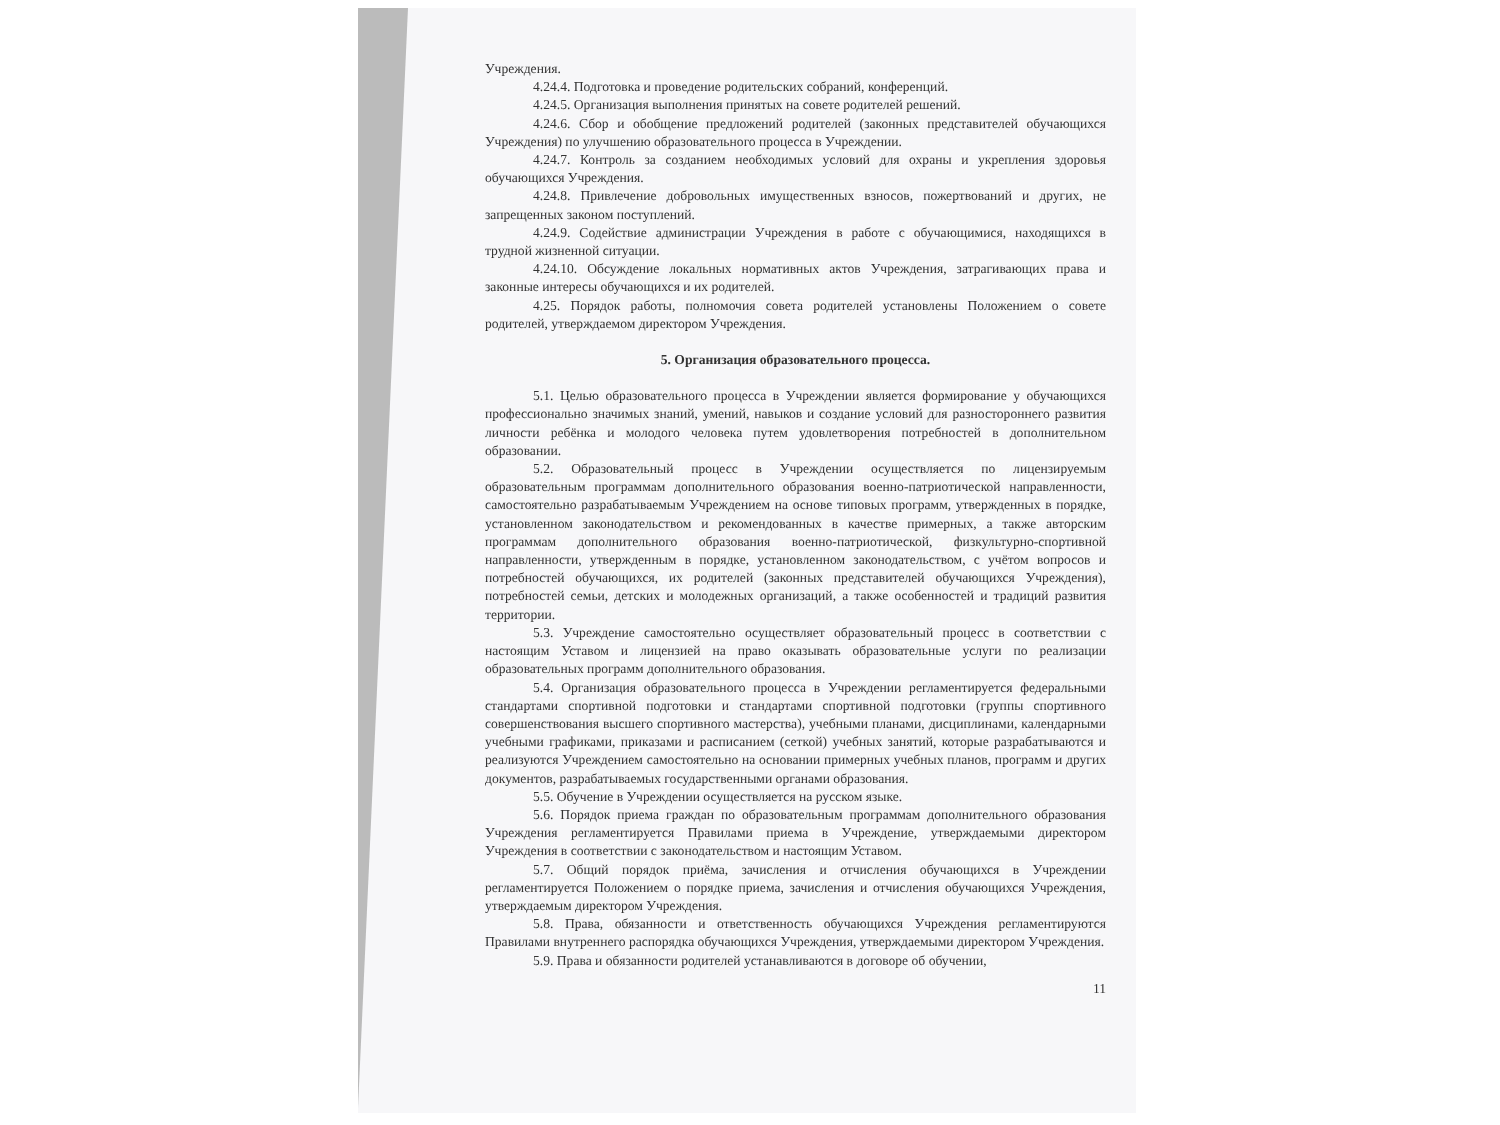Учреждения.
4.24.4. Подготовка и проведение родительских собраний, конференций.
4.24.5. Организация выполнения принятых на совете родителей решений.
4.24.6. Сбор и обобщение предложений родителей (законных представителей обучающихся Учреждения) по улучшению образовательного процесса в Учреждении.
4.24.7. Контроль за созданием необходимых условий для охраны и укрепления здоровья обучающихся Учреждения.
4.24.8. Привлечение добровольных имущественных взносов, пожертвований и других, не запрещенных законом поступлений.
4.24.9. Содействие администрации Учреждения в работе с обучающимися, находящихся в трудной жизненной ситуации.
4.24.10. Обсуждение локальных нормативных актов Учреждения, затрагивающих права и законные интересы обучающихся и их родителей.
4.25. Порядок работы, полномочия совета родителей установлены Положением о совете родителей, утверждаемом директором Учреждения.
5. Организация образовательного процесса.
5.1. Целью образовательного процесса в Учреждении является формирование у обучающихся профессионально значимых знаний, умений, навыков и создание условий для разностороннего развития личности ребёнка и молодого человека путем удовлетворения потребностей в дополнительном образовании.
5.2. Образовательный процесс в Учреждении осуществляется по лицензируемым образовательным программам дополнительного образования военно-патриотической направленности, самостоятельно разрабатываемым Учреждением на основе типовых программ, утвержденных в порядке, установленном законодательством и рекомендованных в качестве примерных, а также авторским программам дополнительного образования военно-патриотической, физкультурно-спортивной направленности, утвержденным в порядке, установленном законодательством, с учётом вопросов и потребностей обучающихся, их родителей (законных представителей обучающихся Учреждения), потребностей семьи, детских и молодежных организаций, а также особенностей и традиций развития территории.
5.3. Учреждение самостоятельно осуществляет образовательный процесс в соответствии с настоящим Уставом и лицензией на право оказывать образовательные услуги по реализации образовательных программ дополнительного образования.
5.4. Организация образовательного процесса в Учреждении регламентируется федеральными стандартами спортивной подготовки и стандартами спортивной подготовки (группы спортивного совершенствования высшего спортивного мастерства), учебными планами, дисциплинами, календарными учебными графиками, приказами и расписанием (сеткой) учебных занятий, которые разрабатываются и реализуются Учреждением самостоятельно на основании примерных учебных планов, программ и других документов, разрабатываемых государственными органами образования.
5.5. Обучение в Учреждении осуществляется на русском языке.
5.6. Порядок приема граждан по образовательным программам дополнительного образования Учреждения регламентируется Правилами приема в Учреждение, утверждаемыми директором Учреждения в соответствии с законодательством и настоящим Уставом.
5.7. Общий порядок приёма, зачисления и отчисления обучающихся в Учреждении регламентируется Положением о порядке приема, зачисления и отчисления обучающихся Учреждения, утверждаемым директором Учреждения.
5.8. Права, обязанности и ответственность обучающихся Учреждения регламентируются Правилами внутреннего распорядка обучающихся Учреждения, утверждаемыми директором Учреждения.
5.9. Права и обязанности родителей устанавливаются в договоре об обучении,
11